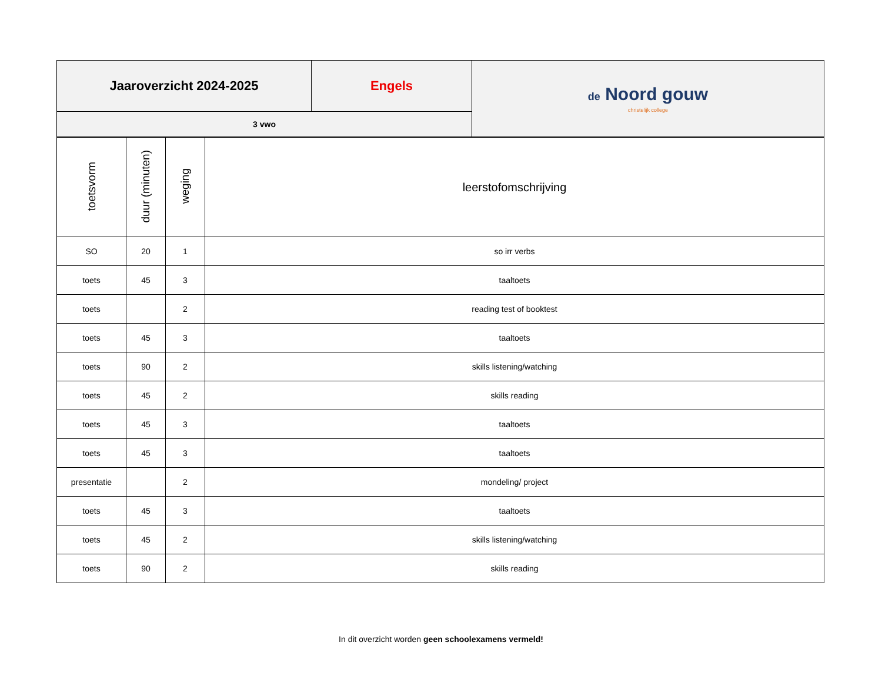| Jaaroverzicht 2024-2025 | Engels | de Noord gouw christelijk college |
| 3 vwo | | |
| toetsvorm | duur (minuten) | weging | leerstofomschrijving |
| --- | --- | --- | --- |
| SO | 20 | 1 | so irr verbs |
| toets | 45 | 3 | taaltoets |
| toets | | 2 | reading test of booktest |
| toets | 45 | 3 | taaltoets |
| toets | 90 | 2 | skills listening/watching |
| toets | 45 | 2 | skills reading |
| toets | 45 | 3 | taaltoets |
| toets | 45 | 3 | taaltoets |
| presentatie | | 2 | mondeling/ project |
| toets | 45 | 3 | taaltoets |
| toets | 45 | 2 | skills listening/watching |
| toets | 90 | 2 | skills reading |
In dit overzicht worden geen schoolexamens vermeld!